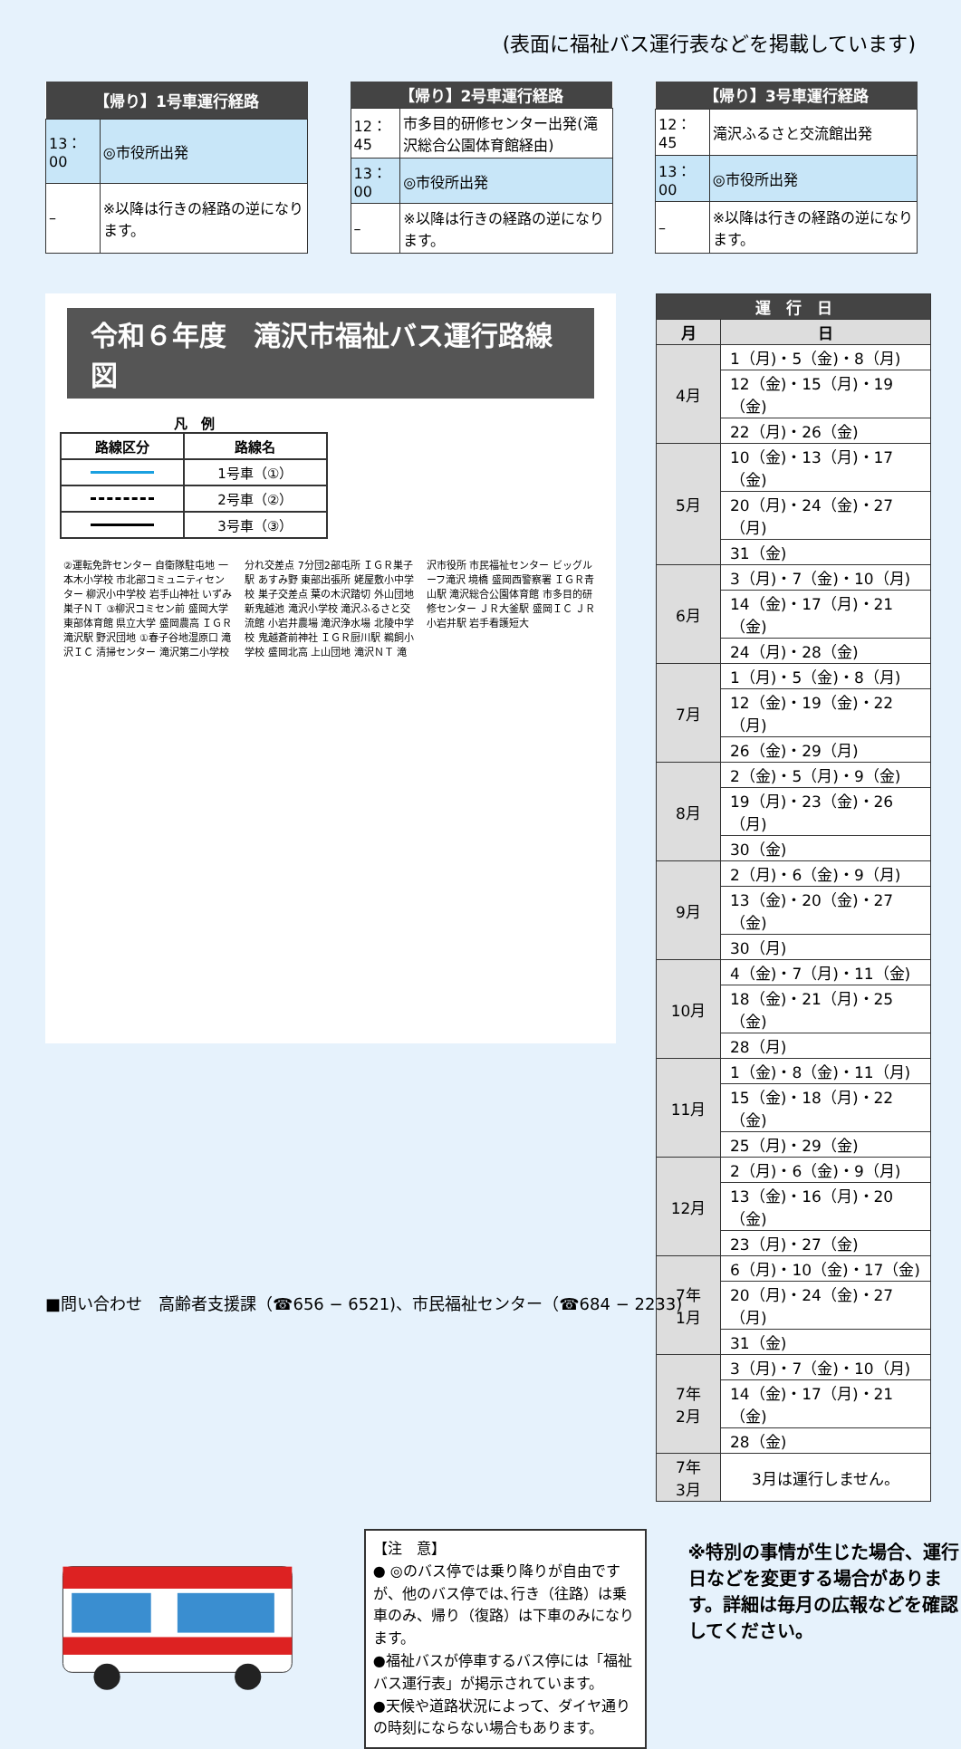(表面に福祉バス運行表などを掲載しています)
| 【帰り】1号車運行経路 | |
| --- | --- |
| 13：00 | ◎市役所出発 |
| – | ※以降は行きの経路の逆になります。 |
| 【帰り】2号車運行経路 | |
| --- | --- |
| 12：45 | 市多目的研修センター出発(滝沢総合公園体育館経由) |
| 13：00 | ◎市役所出発 |
| – | ※以降は行きの経路の逆になります。 |
| 【帰り】3号車運行経路 | |
| --- | --- |
| 12：45 | 滝沢ふるさと交流館出発 |
| 13：00 | ◎市役所出発 |
| – | ※以降は行きの経路の逆になります。 |
令和６年度　滝沢市福祉バス運行路線図
凡　例
| 路線区分 | 路線名 |
| --- | --- |
| | 1号車（①） |
| | 2号車（②） |
| | 3号車（③） |
②運転免許センター 自衛隊駐屯地 一本木小学校 市北部コミュニティセンター 柳沢小中学校 岩手山神社 いずみ巣子ＮＴ ③柳沢コミセン前 盛岡大学 東部体育館 県立大学 盛岡農高 ＩＧＲ滝沢駅 野沢団地 ①春子谷地湿原口 滝沢ＩＣ 清掃センター 滝沢第二小学校 分れ交差点 7分団2部屯所 ＩＧＲ巣子駅 あすみ野 東部出張所 姥屋敷小中学校 巣子交差点 葉の木沢踏切 外山団地 新鬼越池 滝沢小学校 滝沢ふるさと交流館 小岩井農場 滝沢浄水場 北陵中学校 鬼越蒼前神社 ＩＧＲ厨川駅 鵜飼小学校 盛岡北高 上山団地 滝沢ＮＴ 滝沢市役所 市民福祉センター ビッグルーフ滝沢 境橋 盛岡西警察署 ＩＧＲ青山駅 滝沢総合公園体育館 市多目的研修センター ＪＲ大釜駅 盛岡ＩＣ ＪＲ小岩井駅 岩手看護短大
| 運 行 日 | |
| --- | --- |
| 月 | 日 |
| 4月 | 1（月)・5（金)・8（月) |
| | 12（金)・15（月)・19（金) |
| | 22（月)・26（金) |
| 5月 | 10（金)・13（月)・17（金) |
| | 20（月)・24（金)・27（月) |
| | 31（金) |
| 6月 | 3（月)・7（金)・10（月) |
| | 14（金)・17（月)・21（金) |
| | 24（月)・28（金) |
| 7月 | 1（月)・5（金)・8（月) |
| | 12（金)・19（金)・22（月) |
| | 26（金)・29（月) |
| 8月 | 2（金)・5（月)・9（金) |
| | 19（月)・23（金)・26（月) |
| | 30（金) |
| 9月 | 2（月)・6（金)・9（月) |
| | 13（金)・20（金)・27（金) |
| | 30（月) |
| 10月 | 4（金)・7（月)・11（金) |
| | 18（金)・21（月)・25（金) |
| | 28（月) |
| 11月 | 1（金)・8（金)・11（月) |
| | 15（金)・18（月)・22（金) |
| | 25（月)・29（金) |
| 12月 | 2（月)・6（金)・9（月) |
| | 13（金)・16（月)・20（金) |
| | 23（月)・27（金) |
| 7年 1月 | 6（月)・10（金)・17（金) |
| | 20（月)・24（金)・27（月) |
| | 31（金) |
| 7年 2月 | 3（月)・7（金)・10（月) |
| | 14（金)・17（月)・21（金) |
| | 28（金) |
| 7年 3月 | 3月は運行しません。 |
【注　意】
● ◎のバス停では乗り降りが自由ですが、他のバス停では､行き（往路）は乗車のみ、帰り（復路）は下車のみになります。
●福祉バスが停車するバス停には「福祉バス運行表」が掲示されています。
●天候や道路状況によって、ダイヤ通りの時刻にならない場合もあります。
※特別の事情が生じた場合、運行日などを変更する場合があります。詳細は毎月の広報などを確認してください。
■問い合わせ　高齢者支援課（☎656 − 6521)、市民福祉センター（☎684 − 2233)